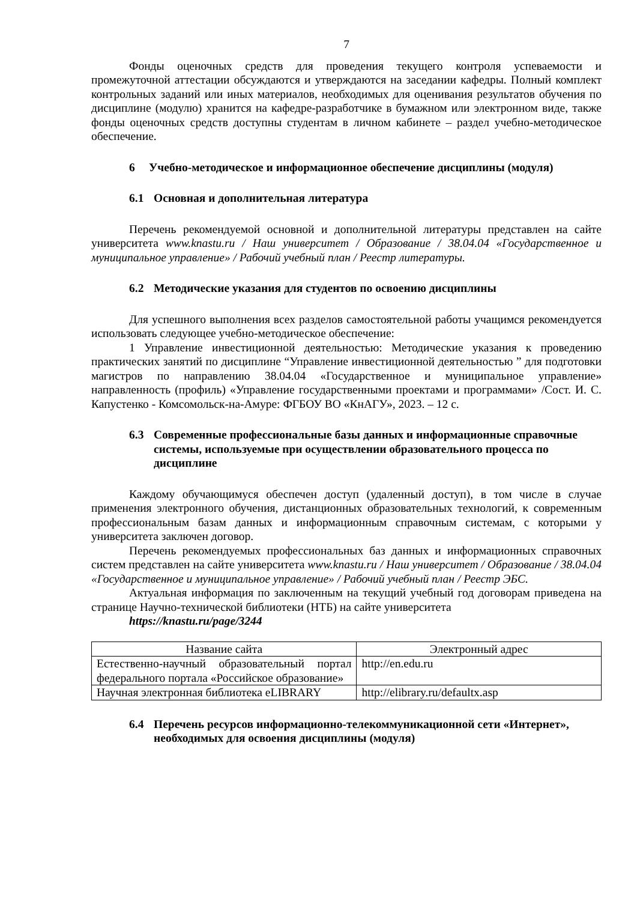7
Фонды оценочных средств для проведения текущего контроля успеваемости и промежуточной аттестации обсуждаются и утверждаются на заседании кафедры. Полный комплект контрольных заданий или иных материалов, необходимых для оценивания результатов обучения по дисциплине (модулю) хранится на кафедре-разработчике в бумажном или электронном виде, также фонды оценочных средств доступны студентам в личном кабинете – раздел учебно-методическое обеспечение.
6 Учебно-методическое и информационное обеспечение дисциплины (модуля)
6.1 Основная и дополнительная литература
Перечень рекомендуемой основной и дополнительной литературы представлен на сайте университета www.knastu.ru / Наш университет / Образование / 38.04.04 «Государственное и муниципальное управление» / Рабочий учебный план / Реестр литературы.
6.2 Методические указания для студентов по освоению дисциплины
Для успешного выполнения всех разделов самостоятельной работы учащимся рекомендуется использовать следующее учебно-методическое обеспечение:
1 Управление инвестиционной деятельностью: Методические указания к проведению практических занятий по дисциплине “Управление инвестиционной деятельностью ” для подготовки магистров по направлению 38.04.04 «Государственное и муниципальное управление» направленность (профиль) «Управление государственными проектами и программами» /Сост. И. С. Капустенко - Комсомольск-на-Амуре: ФГБОУ ВО «КнАГУ», 2023. – 12 с.
6.3 Современные профессиональные базы данных и информационные справочные системы, используемые при осуществлении образовательного процесса по дисциплине
Каждому обучающимуся обеспечен доступ (удаленный доступ), в том числе в случае применения электронного обучения, дистанционных образовательных технологий, к современным профессиональным базам данных и информационным справочным системам, с которыми у университета заключен договор.
Перечень рекомендуемых профессиональных баз данных и информационных справочных систем представлен на сайте университета www.knastu.ru / Наш университет / Образование / 38.04.04 «Государственное и муниципальное управление» / Рабочий учебный план / Реестр ЭБС.
Актуальная информация по заключенным на текущий учебный год договорам приведена на странице Научно-технической библиотеки (НТБ) на сайте университета
https://knastu.ru/page/3244
| Название сайта | Электронный адрес |
| --- | --- |
| Естественно-научный образовательный портал федерального портала «Российское образование» | http://en.edu.ru |
| Научная электронная библиотека eLIBRARY | http://elibrary.ru/defaultx.asp |
6.4 Перечень ресурсов информационно-телекоммуникационной сети «Интернет», необходимых для освоения дисциплины (модуля)